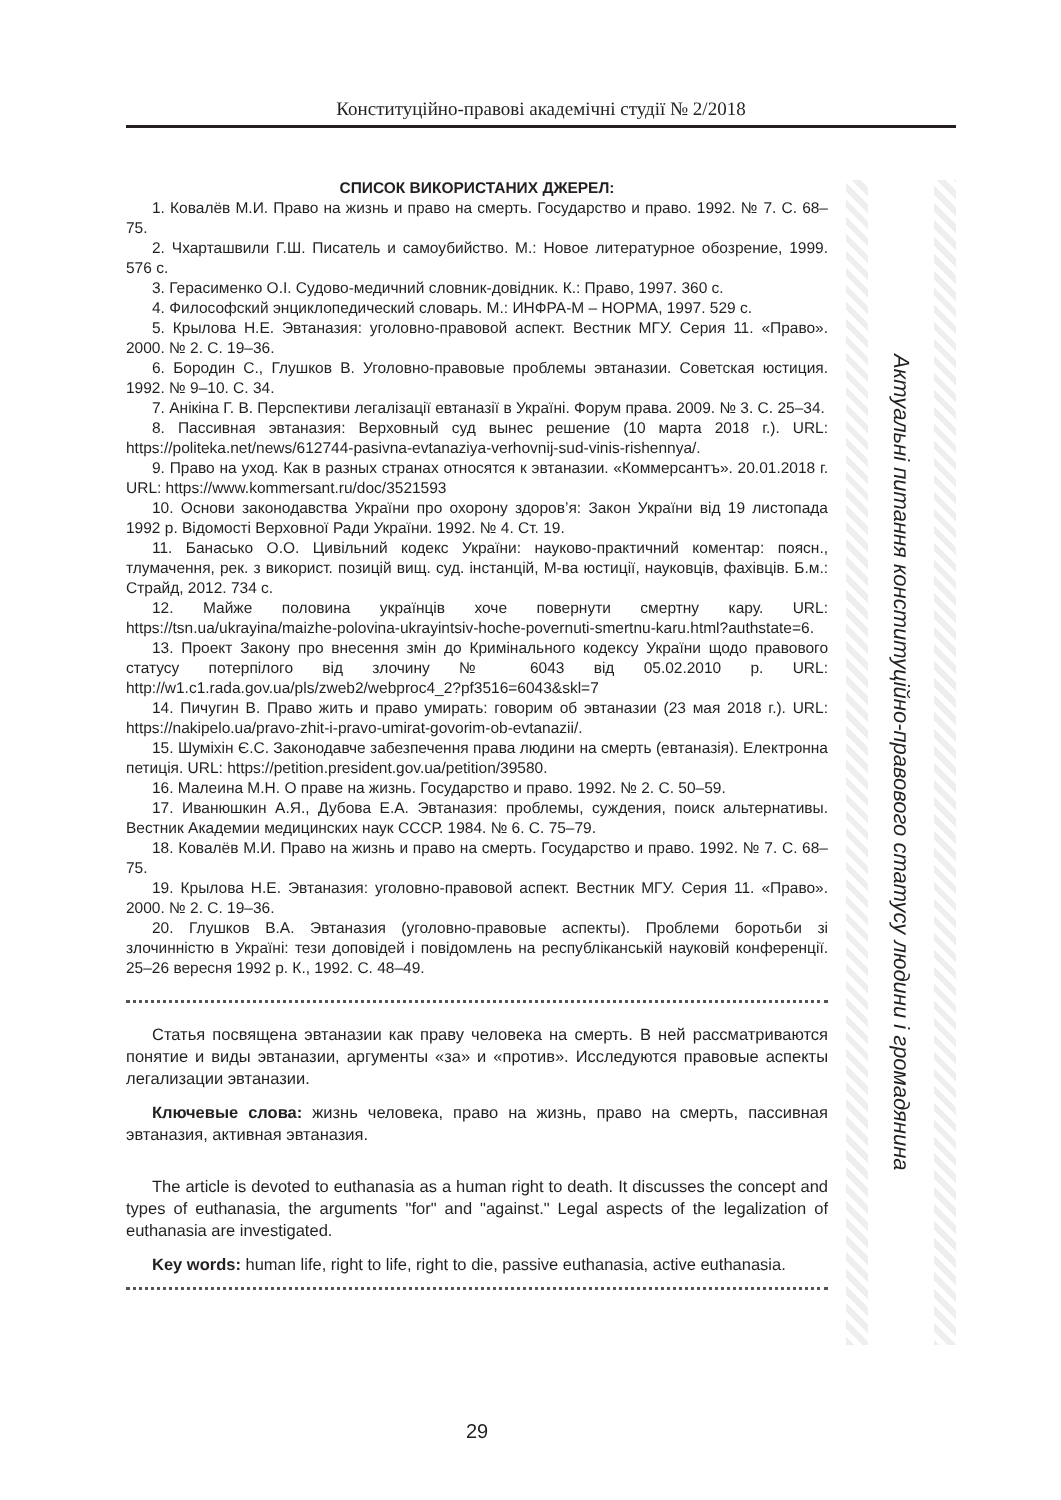Конституційно-правові академічні студії № 2/2018
Актуальні питання конституційно-правового статусу людини і громадянина
СПИСОК ВИКОРИСТАНИХ ДЖЕРЕЛ:
1. Ковалёв М.И. Право на жизнь и право на смерть. Государство и право. 1992. № 7. С. 68–75.
2. Чхарташвили Г.Ш. Писатель и самоубийство. М.: Новое литературное обозрение, 1999. 576 с.
3. Герасименко О.І. Судово-медичний словник-довідник. К.: Право, 1997. 360 с.
4. Философский энциклопедический словарь. М.: ИНФРА-М – НОРМА, 1997. 529 с.
5. Крылова Н.Е. Эвтаназия: уголовно-правовой аспект. Вестник МГУ. Серия 11. «Право». 2000. № 2. С. 19–36.
6. Бородин С., Глушков В. Уголовно-правовые проблемы эвтаназии. Советская юстиция. 1992. № 9–10. С. 34.
7. Анікіна Г. В. Перспективи легалізації евтаназії в Україні. Форум права. 2009. № 3. С. 25–34.
8. Пассивная эвтаназия: Верховный суд вынес решение (10 марта 2018 г.). URL: https://politeka.net/news/612744-pasivna-evtanaziya-verhovnij-sud-vinis-rishennya/.
9. Право на уход. Как в разных странах относятся к эвтаназии. «Коммерсантъ». 20.01.2018 г. URL: https://www.kommersant.ru/doc/3521593
10. Основи законодавства України про охорону здоров’я: Закон України від 19 листопада 1992 р. Відомості Верховної Ради України. 1992. № 4. Ст. 19.
11. Банасько О.О. Цивільний кодекс України: науково-практичний коментар: поясн., тлумачення, рек. з використ. позицій вищ. суд. інстанцій, М-ва юстиції, науковців, фахівців. Б.м.: Страйд, 2012. 734 с.
12. Майже половина українців хоче повернути смертну кару. URL: https://tsn.ua/ukrayina/maizhe-polovina-ukrayintsiv-hoche-povernuti-smertnu-karu.html?authstate=6.
13. Проект Закону про внесення змін до Кримінального кодексу України щодо правового статусу потерпілого від злочину № 6043 від 05.02.2010 р. URL: http://w1.c1.rada.gov.ua/pls/zweb2/webproc4_2?pf3516=6043&skl=7
14. Пичугин В. Право жить и право умирать: говорим об эвтаназии (23 мая 2018 г.). URL: https://nakipelo.ua/pravo-zhit-i-pravo-umirat-govorim-ob-evtanazii/.
15. Шуміхін Є.С. Законодавче забезпечення права людини на смерть (евтаназія). Електронна петиція. URL: https://petition.president.gov.ua/petition/39580.
16. Малеина М.Н. О праве на жизнь. Государство и право. 1992. № 2. С. 50–59.
17. Иванюшкин А.Я., Дубова Е.А. Эвтаназия: проблемы, суждения, поиск альтернативы. Вестник Академии медицинских наук СССР. 1984. № 6. С. 75–79.
18. Ковалёв М.И. Право на жизнь и право на смерть. Государство и право. 1992. № 7. С. 68–75.
19. Крылова Н.Е. Эвтаназия: уголовно-правовой аспект. Вестник МГУ. Серия 11. «Право». 2000. № 2. С. 19–36.
20. Глушков В.А. Эвтаназия (уголовно-правовые аспекты). Проблеми боротьби зі злочинністю в Україні: тези доповідей і повідомлень на республіканській науковій конференції. 25–26 вересня 1992 р. К., 1992. С. 48–49.
Статья посвящена эвтаназии как праву человека на смерть. В ней рассматриваются понятие и виды эвтаназии, аргументы «за» и «против». Исследуются правовые аспекты легализации эвтаназии.
Ключевые слова: жизнь человека, право на жизнь, право на смерть, пассивная эвтаназия, активная эвтаназия.
The article is devoted to euthanasia as a human right to death. It discusses the concept and types of euthanasia, the arguments "for" and "against." Legal aspects of the legalization of euthanasia are investigated.
Key words: human life, right to life, right to die, passive euthanasia, active euthanasia.
29